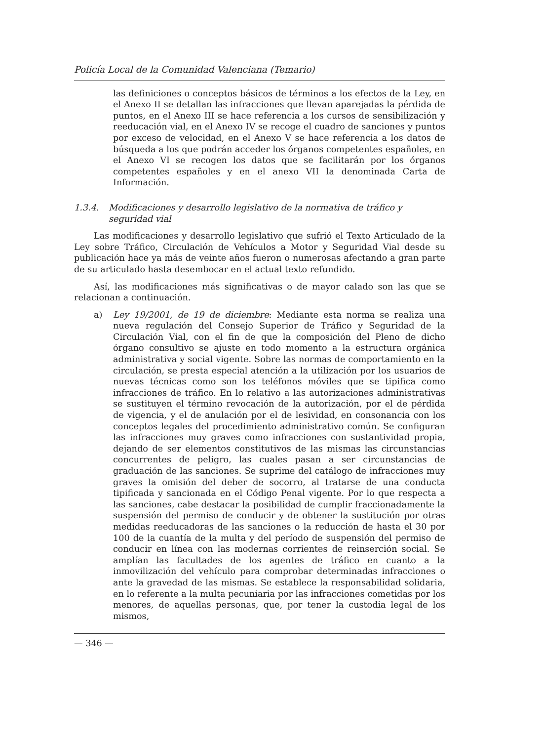Policía Local de la Comunidad Valenciana (Temario)
las definiciones o conceptos básicos de términos a los efectos de la Ley, en el Anexo II se detallan las infracciones que llevan aparejadas la pérdida de puntos, en el Anexo III se hace referencia a los cursos de sensibilización y reeducación vial, en el Anexo IV se recoge el cuadro de sanciones y puntos por exceso de velocidad, en el Anexo V se hace referencia a los datos de búsqueda a los que podrán acceder los órganos competentes españoles, en el Anexo VI se recogen los datos que se facilitarán por los órganos competentes españoles y en el anexo VII la denominada Carta de Información.
1.3.4. Modificaciones y desarrollo legislativo de la normativa de tráfico y seguridad vial
Las modificaciones y desarrollo legislativo que sufrió el Texto Articulado de la Ley sobre Tráfico, Circulación de Vehículos a Motor y Seguridad Vial desde su publicación hace ya más de veinte años fueron o numerosas afectando a gran parte de su articulado hasta desembocar en el actual texto refundido.
Así, las modificaciones más significativas o de mayor calado son las que se relacionan a continuación.
a) Ley 19/2001, de 19 de diciembre: Mediante esta norma se realiza una nueva regulación del Consejo Superior de Tráfico y Seguridad de la Circulación Vial, con el fin de que la composición del Pleno de dicho órgano consultivo se ajuste en todo momento a la estructura orgánica administrativa y social vigente. Sobre las normas de comportamiento en la circulación, se presta especial atención a la utilización por los usuarios de nuevas técnicas como son los teléfonos móviles que se tipifica como infracciones de tráfico. En lo relativo a las autorizaciones administrativas se sustituyen el término revocación de la autorización, por el de pérdida de vigencia, y el de anulación por el de lesividad, en consonancia con los conceptos legales del procedimiento administrativo común. Se configuran las infracciones muy graves como infracciones con sustantividad propia, dejando de ser elementos constitutivos de las mismas las circunstancias concurrentes de peligro, las cuales pasan a ser circunstancias de graduación de las sanciones. Se suprime del catálogo de infracciones muy graves la omisión del deber de socorro, al tratarse de una conducta tipificada y sancionada en el Código Penal vigente. Por lo que respecta a las sanciones, cabe destacar la posibilidad de cumplir fraccionadamente la suspensión del permiso de conducir y de obtener la sustitución por otras medidas reeducadoras de las sanciones o la reducción de hasta el 30 por 100 de la cuantía de la multa y del período de suspensión del permiso de conducir en línea con las modernas corrientes de reinserción social. Se amplían las facultades de los agentes de tráfico en cuanto a la inmovilización del vehículo para comprobar determinadas infracciones o ante la gravedad de las mismas. Se establece la responsabilidad solidaria, en lo referente a la multa pecuniaria por las infracciones cometidas por los menores, de aquellas personas, que, por tener la custodia legal de los mismos,
— 346 —